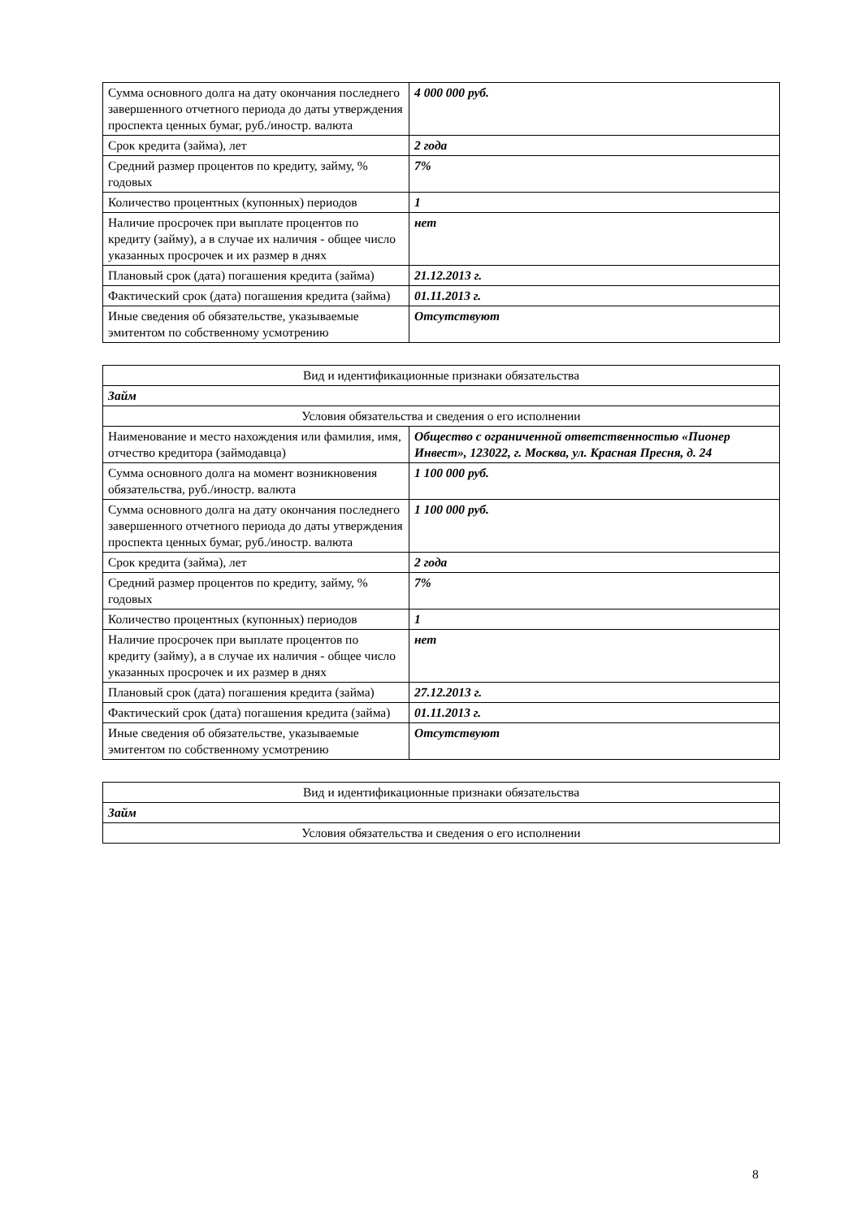| Сумма основного долга на дату окончания последнего завершенного отчетного периода до даты утверждения проспекта ценных бумаг, руб./иностр. валюта | 4 000 000 руб. |
| Срок кредита (займа), лет | 2 года |
| Средний размер процентов по кредиту, займу, % годовых | 7% |
| Количество процентных (купонных) периодов | 1 |
| Наличие просрочек при выплате процентов по кредиту (займу), а в случае их наличия - общее число указанных просрочек и их размер в днях | нет |
| Плановый срок (дата) погашения кредита (займа) | 21.12.2013 г. |
| Фактический срок (дата) погашения кредита (займа) | 01.11.2013 г. |
| Иные сведения об обязательстве, указываемые эмитентом по собственному усмотрению | Отсутствуют |
| Вид и идентификационные признаки обязательства | |
| Займ | |
| Условия обязательства и сведения о его исполнении | |
| Наименование и место нахождения или фамилия, имя, отчество кредитора (займодавца) | Общество с ограниченной ответственностью «Пионер Инвест», 123022, г. Москва, ул. Красная Пресня, д. 24 |
| Сумма основного долга на момент возникновения обязательства, руб./иностр. валюта | 1 100 000 руб. |
| Сумма основного долга на дату окончания последнего завершенного отчетного периода до даты утверждения проспекта ценных бумаг, руб./иностр. валюта | 1 100 000 руб. |
| Срок кредита (займа), лет | 2 года |
| Средний размер процентов по кредиту, займу, % годовых | 7% |
| Количество процентных (купонных) периодов | 1 |
| Наличие просрочек при выплате процентов по кредиту (займу), а в случае их наличия - общее число указанных просрочек и их размер в днях | нет |
| Плановый срок (дата) погашения кредита (займа) | 27.12.2013 г. |
| Фактический срок (дата) погашения кредита (займа) | 01.11.2013 г. |
| Иные сведения об обязательстве, указываемые эмитентом по собственному усмотрению | Отсутствуют |
| Вид и идентификационные признаки обязательства |
| Займ |
| Условия обязательства и сведения о его исполнении |
8